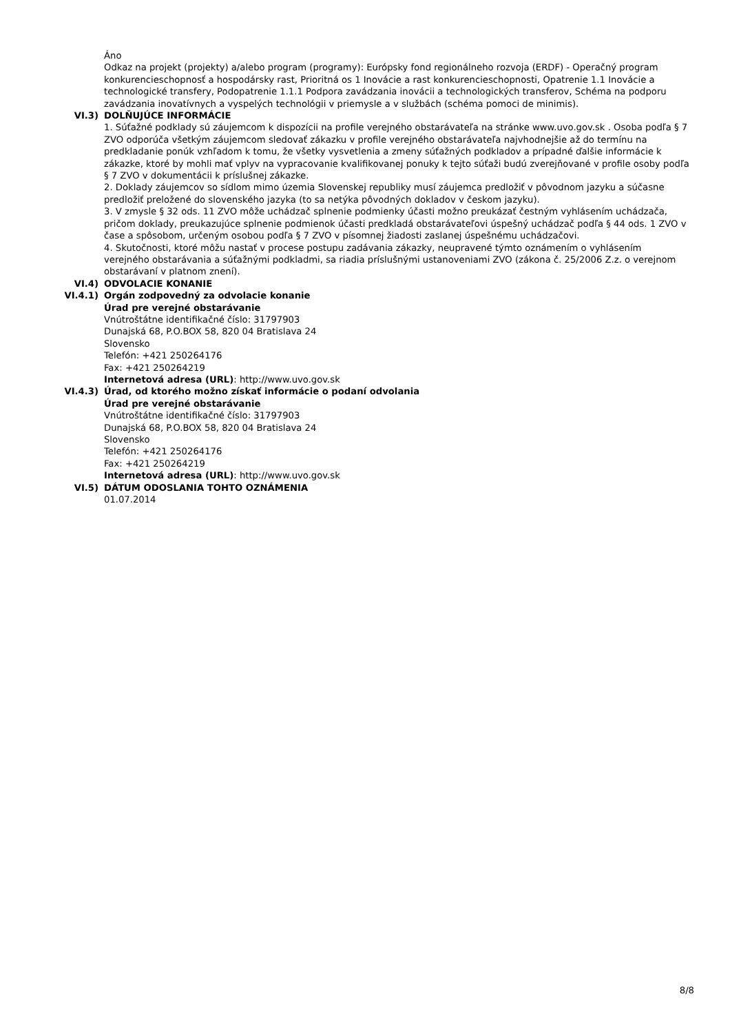Áno
Odkaz na projekt (projekty) a/alebo program (programy): Európsky fond regionálneho rozvoja (ERDF) - Operačný program konkurencieschopnosť a hospodársky rast, Prioritná os 1 Inovácie a rast konkurencieschopnosti, Opatrenie 1.1 Inovácie a technologické transfery, Podopatrenie 1.1.1 Podpora zavádzania inovácii a technologických transferov, Schéma na podporu zavádzania inovatívnych a vyspelých technológii v priemysle a v službách (schéma pomoci de minimis).
VI.3) DOLŇUJÚCE INFORMÁCIE
1. Súťažné podklady sú záujemcom k dispozícii na profile verejného obstarávateľa na stránke www.uvo.gov.sk . Osoba podľa § 7 ZVO odporúča všetkým záujemcom sledovať zákazku v profile verejného obstarávateľa najvhodnejšie až do termínu na predkladanie ponúk vzhľadom k tomu, že všetky vysvetlenia a zmeny súťažných podkladov a prípadné ďalšie informácie k zákazke, ktoré by mohli mať vplyv na vypracovanie kvalifikovanej ponuky k tejto súťaži budú zverejňované v profile osoby podľa § 7 ZVO v dokumentácii k príslušnej zákazke.
2. Doklady záujemcov so sídlom mimo územia Slovenskej republiky musí záujemca predložiť v pôvodnom jazyku a súčasne predložiť preložené do slovenského jazyka (to sa netýka pôvodných dokladov v českom jazyku).
3. V zmysle § 32 ods. 11 ZVO môže uchádzač splnenie podmienky účasti možno preukázať čestným vyhlásením uchádzača, pričom doklady, preukazujúce splnenie podmienok účasti predkladá obstarávateľovi úspešný uchádzač podľa § 44 ods. 1 ZVO v čase a spôsobom, určeným osobou podľa § 7 ZVO v písomnej žiadosti zaslanej úspešnému uchádzačovi.
4. Skutočnosti, ktoré môžu nastať v procese postupu zadávania zákazky, neupravené týmto oznámením o vyhlásením verejného obstarávania a súťažnými podkladmi, sa riadia príslušnými ustanoveniami ZVO (zákona č. 25/2006 Z.z. o verejnom obstarávaní v platnom znení).
VI.4) ODVOLACIE KONANIE
VI.4.1) Orgán zodpovedný za odvolacie konanie
Úrad pre verejné obstarávanie
Vnútroštátne identifikačné číslo: 31797903
Dunajská 68, P.O.BOX 58, 820 04 Bratislava 24
Slovensko
Telefón: +421 250264176
Fax: +421 250264219
Internetová adresa (URL): http://www.uvo.gov.sk
VI.4.3) Úrad, od ktorého možno získať informácie o podaní odvolania
Úrad pre verejné obstarávanie
Vnútroštátne identifikačné číslo: 31797903
Dunajská 68, P.O.BOX 58, 820 04 Bratislava 24
Slovensko
Telefón: +421 250264176
Fax: +421 250264219
Internetová adresa (URL): http://www.uvo.gov.sk
VI.5) DÁTUM ODOSLANIA TOHTO OZNÁMENIA
01.07.2014
8/8